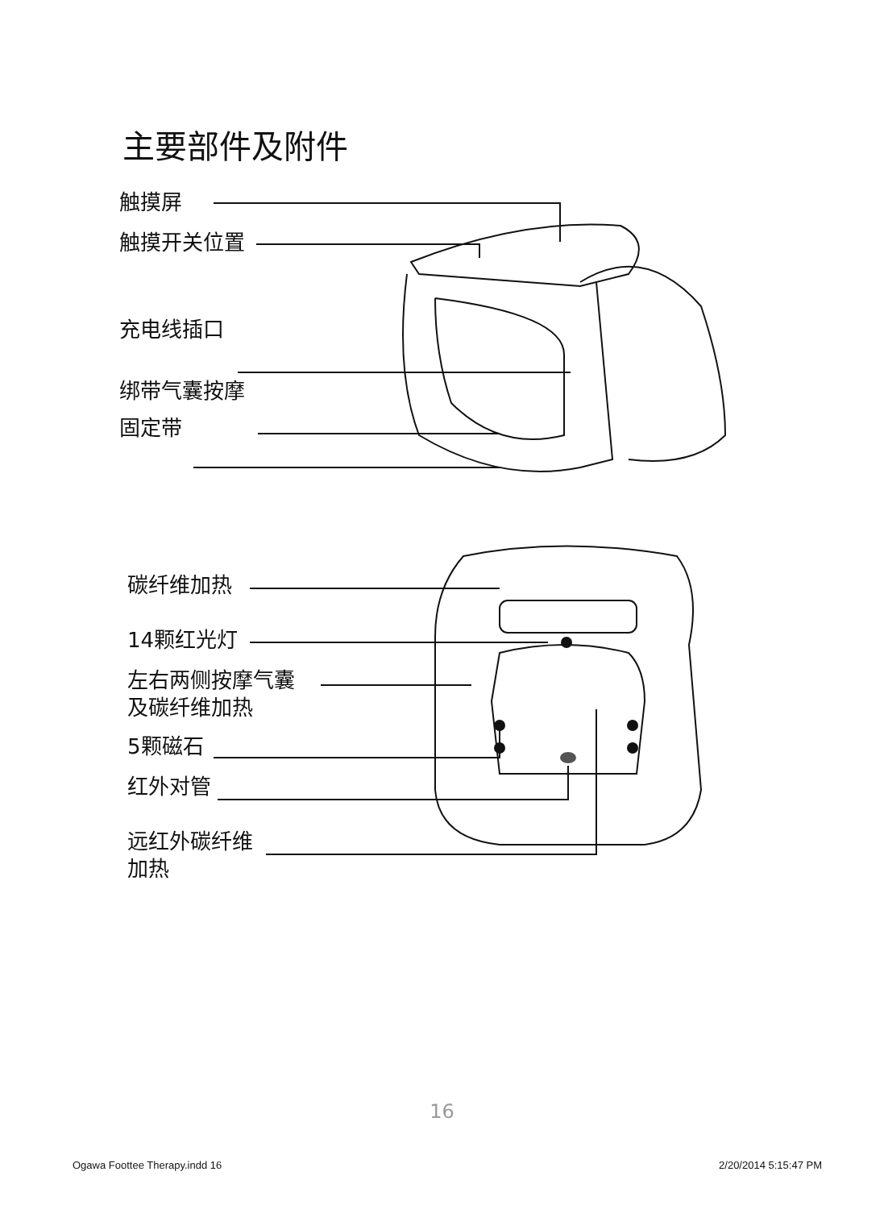主要部件及附件
触摸屏
触摸开关位置
充电线插口
绑带气囊按摩
固定带
碳纤维加热
14颗红光灯
左右两侧按摩气囊
及碳纤维加热
5颗磁石
红外对管
远红外碳纤维
加热
16
Ogawa Foottee Therapy.indd 16 2/20/2014 5:15:47 PM